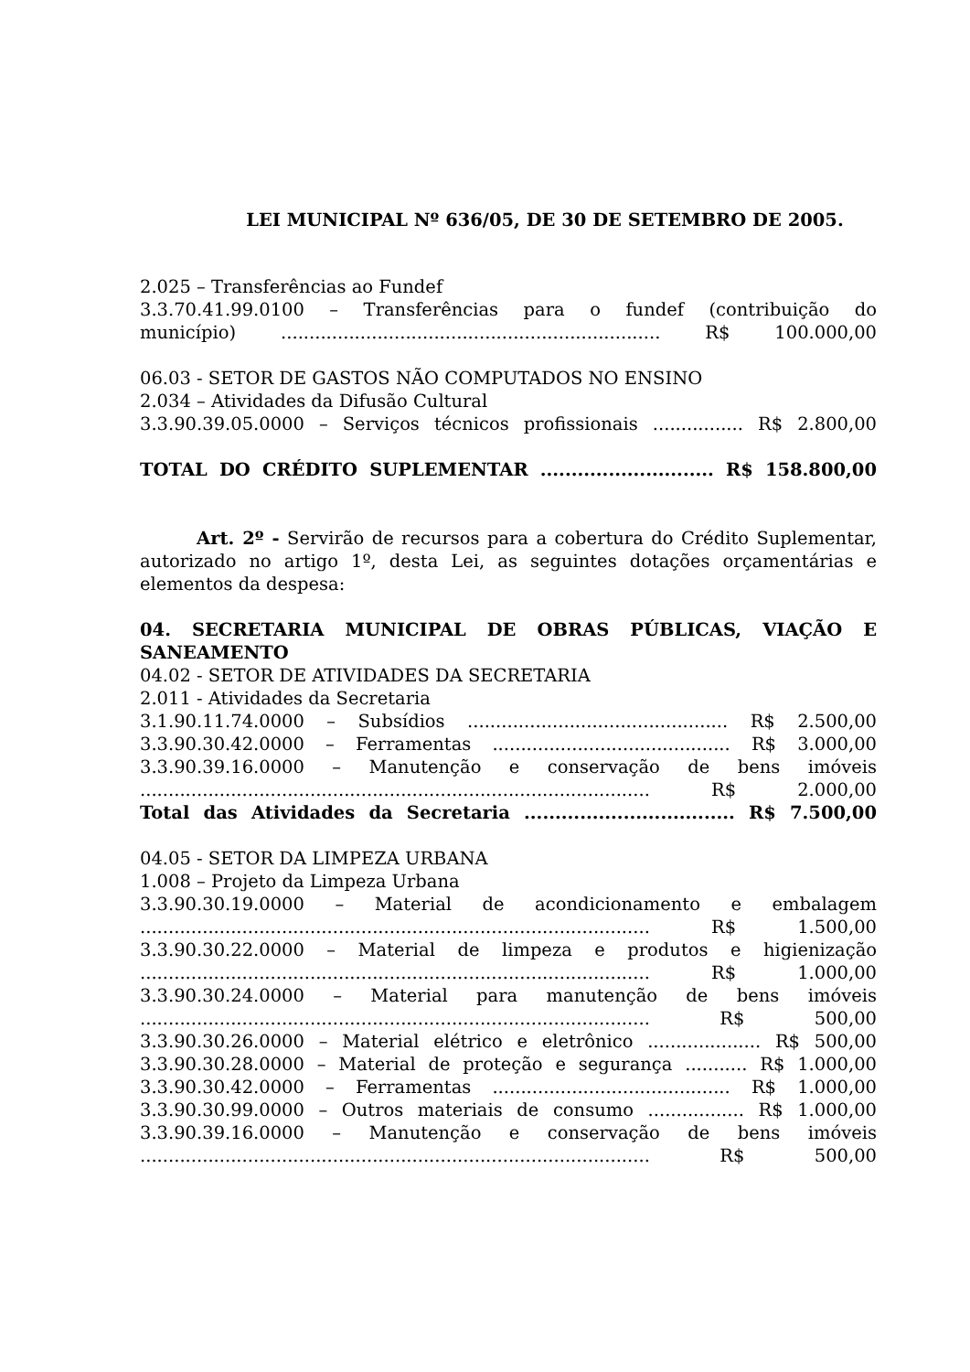LEI MUNICIPAL Nº 636/05, DE 30 DE SETEMBRO DE 2005.
2.025 – Transferências ao Fundef
3.3.70.41.99.0100 – Transferências para o fundef (contribuição do
município) ................................................................... R$ 100.000,00
06.03 - SETOR DE GASTOS NÃO COMPUTADOS NO ENSINO
2.034 – Atividades da Difusão Cultural
3.3.90.39.05.0000 – Serviços técnicos profissionais ................ R$ 2.800,00
TOTAL DO CRÉDITO SUPLEMENTAR ............................ R$ 158.800,00
Art. 2º - Servirão de recursos para a cobertura do Crédito Suplementar, autorizado no artigo 1º, desta Lei, as seguintes dotações orçamentárias e elementos da despesa:
04. SECRETARIA MUNICIPAL DE OBRAS PÚBLICAS, VIAÇÃO E SANEAMENTO
04.02 - SETOR DE ATIVIDADES DA SECRETARIA
2.011 - Atividades da Secretaria
3.1.90.11.74.0000 – Subsídios .............................................. R$ 2.500,00
3.3.90.30.42.0000 – Ferramentas .......................................... R$ 3.000,00
3.3.90.39.16.0000 – Manutenção e conservação de bens imóveis
.......................................................................................... R$ 2.000,00
Total das Atividades da Secretaria .................................. R$ 7.500,00
04.05 - SETOR DA LIMPEZA URBANA
1.008 – Projeto da Limpeza Urbana
3.3.90.30.19.0000 – Material de acondicionamento e embalagem
.......................................................................................... R$ 1.500,00
3.3.90.30.22.0000 – Material de limpeza e produtos e higienização
.......................................................................................... R$ 1.000,00
3.3.90.30.24.0000 – Material para manutenção de bens imóveis
.......................................................................................... R$ 500,00
3.3.90.30.26.0000 – Material elétrico e eletrônico .................... R$ 500,00
3.3.90.30.28.0000 – Material de proteção e segurança ........... R$ 1.000,00
3.3.90.30.42.0000 – Ferramentas .......................................... R$ 1.000,00
3.3.90.30.99.0000 – Outros materiais de consumo ................. R$ 1.000,00
3.3.90.39.16.0000 – Manutenção e conservação de bens imóveis
.......................................................................................... R$ 500,00